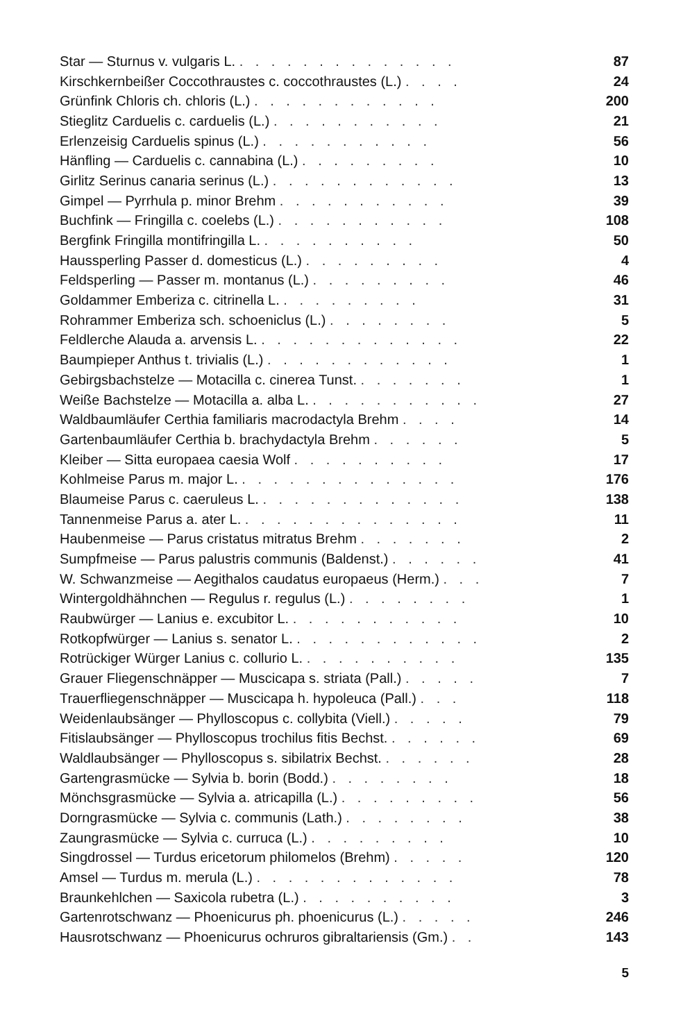| Star — Sturnus v. vulgaris L. . . . . . . . . . . . . . . | 87 |
| Kirschkernbeißer Coccothraustes c. coccothraustes (L.) . . . . | 24 |
| Grünfink Chloris ch. chloris (L.) . . . . . . . . . . . . | 200 |
| Stieglitz Carduelis c. carduelis (L.) . . . . . . . . . . . | 21 |
| Erlenzeisig Carduelis spinus (L.) . . . . . . . . . . . | 56 |
| Hänfling — Carduelis c. cannabina (L.) . . . . . . . . . | 10 |
| Girlitz Serinus canaria serinus (L.) . . . . . . . . . . . . | 13 |
| Gimpel — Pyrrhula p. minor Brehm . . . . . . . . . . . | 39 |
| Buchfink — Fringilla c. coelebs (L.) . . . . . . . . . . . | 108 |
| Bergfink Fringilla montifringilla L. . . . . . . . . . . | 50 |
| Haussperling Passer d. domesticus (L.) . . . . . . . . . | 4 |
| Feldsperling — Passer m. montanus (L.) . . . . . . . . . | 46 |
| Goldammer Emberiza c. citrinella L. . . . . . . . . . | 31 |
| Rohrammer Emberiza sch. schoeniclus (L.) . . . . . . . . | 5 |
| Feldlerche Alauda a. arvensis L. . . . . . . . . . . . . . | 22 |
| Baumpieper Anthus t. trivialis (L.) . . . . . . . . . . . . | 1 |
| Gebirgsbachstelze — Motacilla c. cinerea Tunst. . . . . . . . | 1 |
| Weiße Bachstelze — Motacilla a. alba L. . . . . . . . . . . . | 27 |
| Waldbaumläufer Certhia familiaris macrodactyla Brehm . . . . | 14 |
| Gartenbaumläufer Certhia b. brachydactyla Brehm . . . . . . | 5 |
| Kleiber — Sitta europaea caesia Wolf . . . . . . . . . . | 17 |
| Kohlmeise Parus m. major L. . . . . . . . . . . . . . . | 176 |
| Blaumeise Parus c. caeruleus L. . . . . . . . . . . . . . | 138 |
| Tannenmeise Parus a. ater L. . . . . . . . . . . . . . . | 11 |
| Haubenmeise — Parus cristatus mitratus Brehm . . . . . . . | 2 |
| Sumpfmeise — Parus palustris communis (Baldenst.) . . . . . . | 41 |
| W. Schwanzmeise — Aegithalos caudatus europaeus (Herm.) . . . | 7 |
| Wintergoldhähnchen — Regulus r. regulus (L.) . . . . . . . . | 1 |
| Raubwürger — Lanius e. excubitor L. . . . . . . . . . . . | 10 |
| Rotkopfwürger — Lanius s. senator L. . . . . . . . . . . . . | 2 |
| Rotrückiger Würger Lanius c. collurio L. . . . . . . . . . . | 135 |
| Grauer Fliegenschnäpper — Muscicapa s. striata (Pall.) . . . . . | 7 |
| Trauerfliegenschnäpper — Muscicapa h. hypoleuca (Pall.) . . . | 118 |
| Weidenlaubsänger — Phylloscopus c. collybita (Viell.) . . . . . | 79 |
| Fitislaubsänger — Phylloscopus trochilus fitis Bechst. . . . . . . | 69 |
| Waldlaubsänger — Phylloscopus s. sibilatrix Bechst. . . . . . . | 28 |
| Gartengrasmücke — Sylvia b. borin (Bodd.) . . . . . . . . | 18 |
| Mönchsgrasmücke — Sylvia a. atricapilla (L.) . . . . . . . . . | 56 |
| Dorngrasmücke — Sylvia c. communis (Lath.) . . . . . . . . | 38 |
| Zaungrasmücke — Sylvia c. curruca (L.) . . . . . . . . . | 10 |
| Singdrossel — Turdus ericetorum philomelos (Brehm) . . . . . | 120 |
| Amsel — Turdus m. merula (L.) . . . . . . . . . . . . . | 78 |
| Braunkehlchen — Saxicola rubetra (L.) . . . . . . . . . . | 3 |
| Gartenrotschwanz — Phoenicurus ph. phoenicurus (L.) . . . . . | 246 |
| Hausrotschwanz — Phoenicurus ochruros gibraltariensis (Gm.) . . | 143 |
5